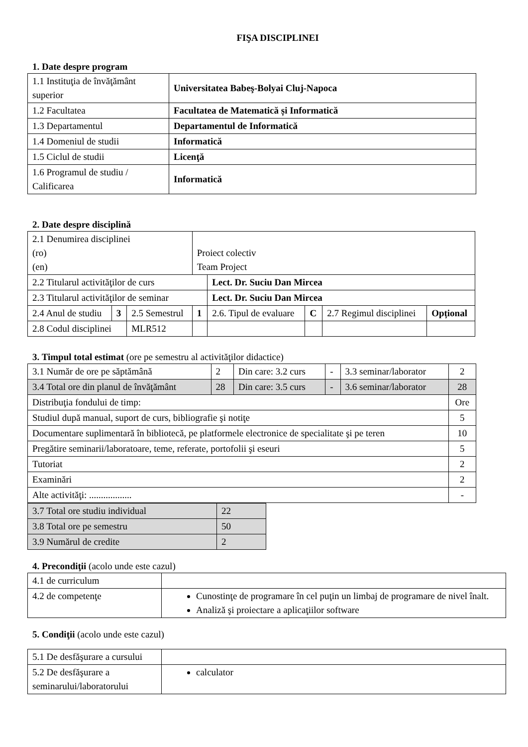FIŞA DISCIPLINEI
1. Date despre program
| 1.1 Instituţia de învăţământ superior | Universitatea Babeş-Bolyai Cluj-Napoca |
| 1.2 Facultatea | Facultatea de Matematică și Informatică |
| 1.3 Departamentul | Departamentul de Informatică |
| 1.4 Domeniul de studii | Informatică |
| 1.5 Ciclul de studii | Licenţă |
| 1.6 Programul de studiu / Calificarea | Informatică |
2. Date despre disciplină
| 2.1 Denumirea disciplinei (ro) (en) | | | Proiect colectiv Team Project | | | | |
| 2.2 Titularul activităţilor de curs | | | | Lect. Dr. Suciu Dan Mircea | | | |
| 2.3 Titularul activităţilor de seminar | | | | Lect. Dr. Suciu Dan Mircea | | | |
| 2.4 Anul de studiu | 3 | 2.5 Semestrul | 1 | 2.6. Tipul de evaluare | C | 2.7 Regimul disciplinei | Opțional |
| 2.8 Codul disciplinei | | MLR512 | | | | | |
3. Timpul total estimat (ore pe semestru al activităţilor didactice)
| 3.1 Număr de ore pe săptămână | 2 | Din care: 3.2 curs | - | 3.3 seminar/laborator | 2 |
| 3.4 Total ore din planul de învăţământ | 28 | Din care: 3.5 curs | - | 3.6 seminar/laborator | 28 |
| Distribuţia fondului de timp: | | | | | Ore |
| Studiul după manual, suport de curs, bibliografie şi notiţe | | | | | 5 |
| Documentare suplimentară în bibliotecă, pe platformele electronice de specialitate şi pe teren | | | | | 10 |
| Pregătire seminarii/laboratoare, teme, referate, portofolii şi eseuri | | | | | 5 |
| Tutoriat | | | | | 2 |
| Examinări | | | | | 2 |
| Alte activităţi: .................. | | | | | - |
| 3.7 Total ore studiu individual | 22 |
| 3.8 Total ore pe semestru | 50 |
| 3.9 Numărul de credite | 2 |
4. Precondiţii (acolo unde este cazul)
| 4.1 de curriculum | |
| 4.2 de competenţe | Cunostinţe de programare în cel puţin un limbaj de programare de nivel înalt. Analiză şi proiectare a aplicaţiilor software |
5. Condiţii (acolo unde este cazul)
| 5.1 De desfăşurare a cursului | |
| 5.2 De desfăşurare a seminarului/laboratorului | calculator |